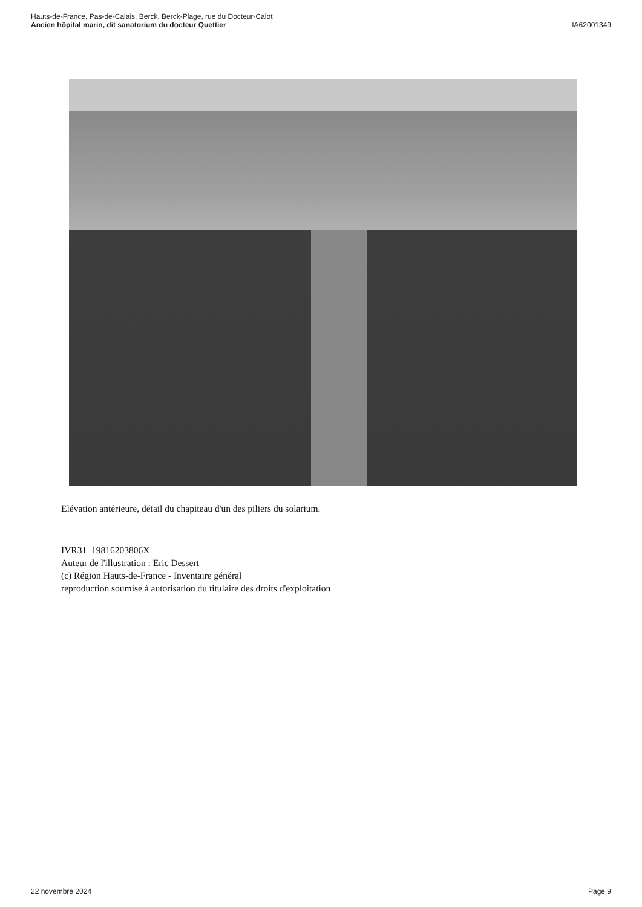Hauts-de-France, Pas-de-Calais, Berck, Berck-Plage, rue du Docteur-Calot
Ancien hôpital marin, dit sanatorium du docteur Quettier IA62001349
Elévation antérieure, détail du chapiteau d'un des piliers du solarium.
IVR31_19816203806X
Auteur de l'illustration : Eric Dessert
(c) Région Hauts-de-France - Inventaire général
reproduction soumise à autorisation du titulaire des droits d'exploitation
22 novembre 2024 Page 9